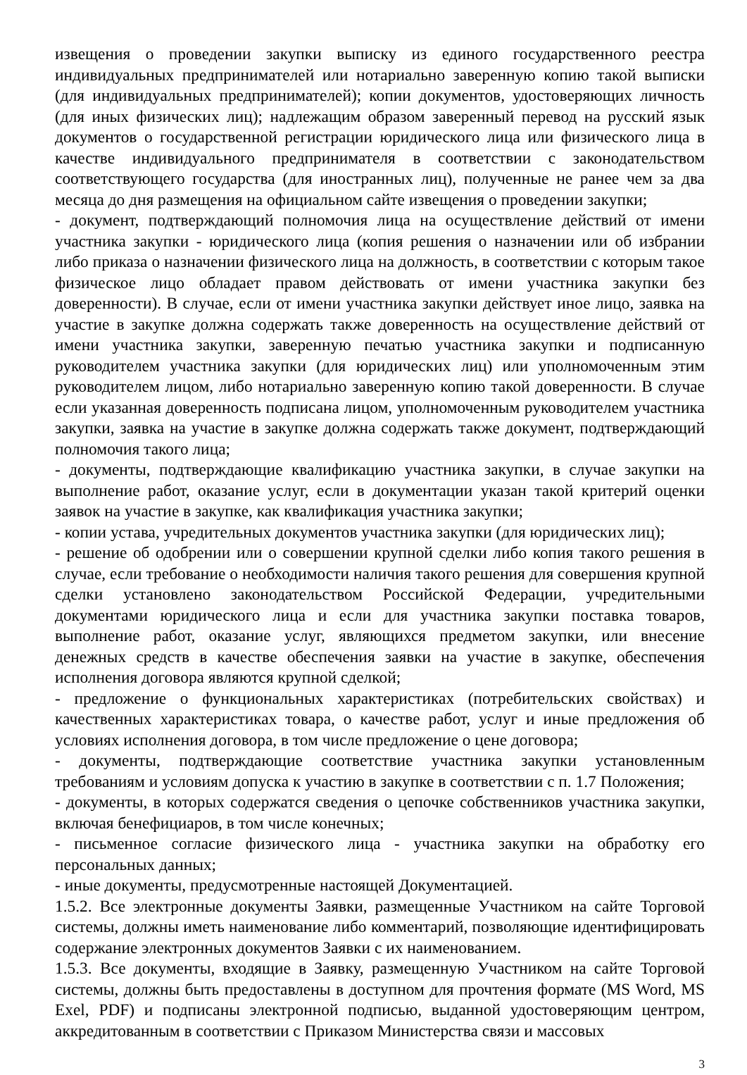извещения о проведении закупки выписку из единого государственного реестра индивидуальных предпринимателей или нотариально заверенную копию такой выписки (для индивидуальных предпринимателей); копии документов, удостоверяющих личность (для иных физических лиц); надлежащим образом заверенный перевод на русский язык документов о государственной регистрации юридического лица или физического лица в качестве индивидуального предпринимателя в соответствии с законодательством соответствующего государства (для иностранных лиц), полученные не ранее чем за два месяца до дня размещения на официальном сайте извещения о проведении закупки;
- документ, подтверждающий полномочия лица на осуществление действий от имени участника закупки - юридического лица (копия решения о назначении или об избрании либо приказа о назначении физического лица на должность, в соответствии с которым такое физическое лицо обладает правом действовать от имени участника закупки без доверенности). В случае, если от имени участника закупки действует иное лицо, заявка на участие в закупке должна содержать также доверенность на осуществление действий от имени участника закупки, заверенную печатью участника закупки и подписанную руководителем участника закупки (для юридических лиц) или уполномоченным этим руководителем лицом, либо нотариально заверенную копию такой доверенности. В случае если указанная доверенность подписана лицом, уполномоченным руководителем участника закупки, заявка на участие в закупке должна содержать также документ, подтверждающий полномочия такого лица;
- документы, подтверждающие квалификацию участника закупки, в случае закупки на выполнение работ, оказание услуг, если в документации указан такой критерий оценки заявок на участие в закупке, как квалификация участника закупки;
- копии устава, учредительных документов участника закупки (для юридических лиц);
- решение об одобрении или о совершении крупной сделки либо копия такого решения в случае, если требование о необходимости наличия такого решения для совершения крупной сделки установлено законодательством Российской Федерации, учредительными документами юридического лица и если для участника закупки поставка товаров, выполнение работ, оказание услуг, являющихся предметом закупки, или внесение денежных средств в качестве обеспечения заявки на участие в закупке, обеспечения исполнения договора являются крупной сделкой;
- предложение о функциональных характеристиках (потребительских свойствах) и качественных характеристиках товара, о качестве работ, услуг и иные предложения об условиях исполнения договора, в том числе предложение о цене договора;
- документы, подтверждающие соответствие участника закупки установленным требованиям и условиям допуска к участию в закупке в соответствии с п. 1.7 Положения;
- документы, в которых содержатся сведения о цепочке собственников участника закупки, включая бенефициаров, в том числе конечных;
- письменное согласие физического лица - участника закупки на обработку его персональных данных;
- иные документы, предусмотренные настоящей Документацией.
1.5.2. Все электронные документы Заявки, размещенные Участником на сайте Торговой системы, должны иметь наименование либо комментарий, позволяющие идентифицировать содержание электронных документов Заявки с их наименованием.
1.5.3. Все документы, входящие в Заявку, размещенную Участником на сайте Торговой системы, должны быть предоставлены в доступном для прочтения формате (MS Word, MS Exel, PDF) и подписаны электронной подписью, выданной удостоверяющим центром, аккредитованным в соответствии с Приказом Министерства связи и массовых
3